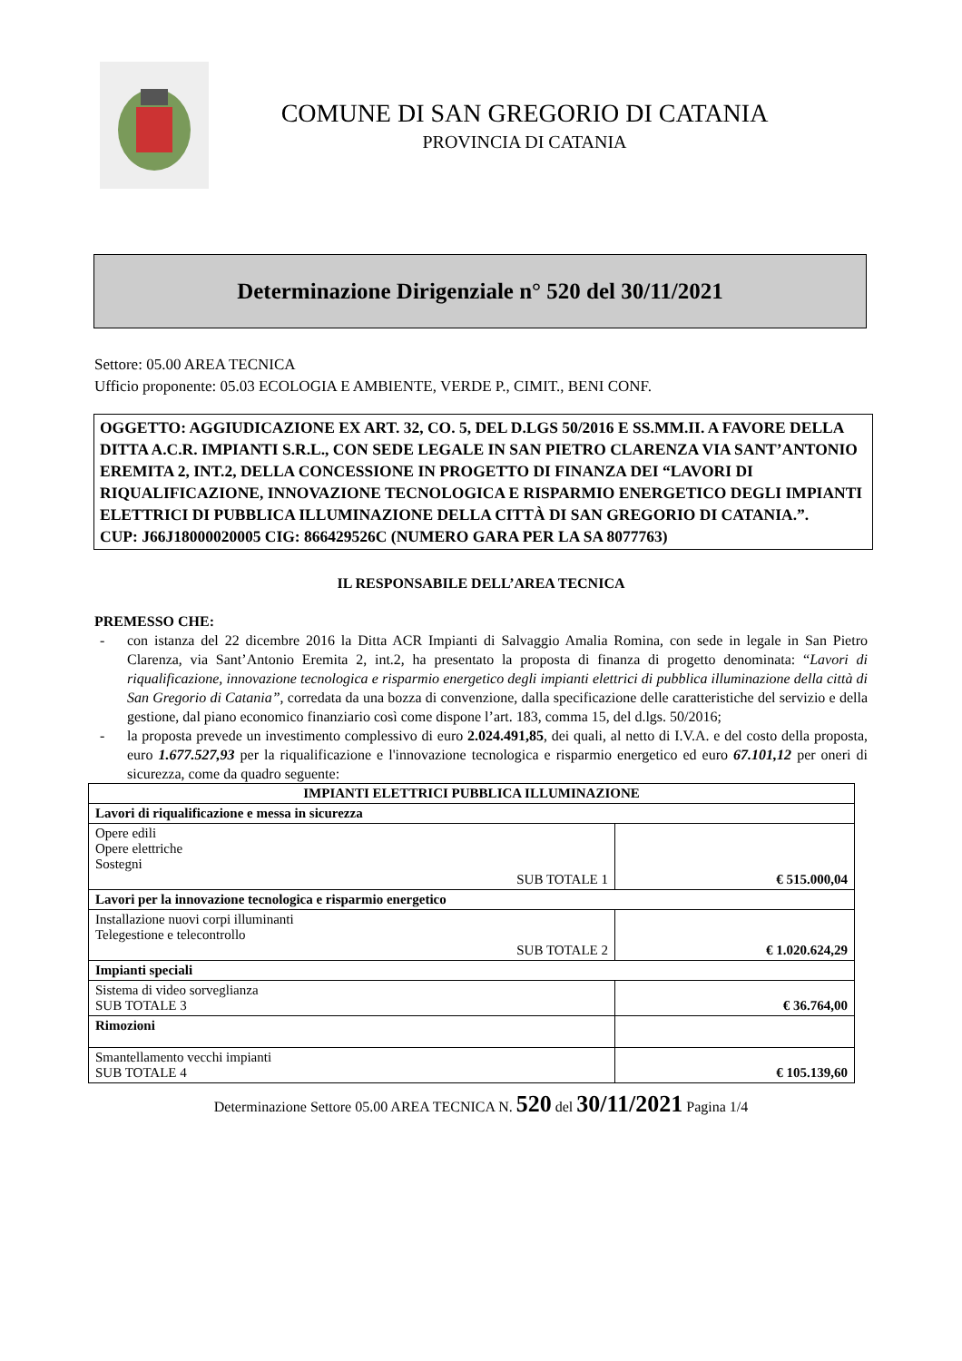COMUNE DI SAN GREGORIO DI CATANIA
PROVINCIA DI CATANIA
Determinazione Dirigenziale n° 520 del 30/11/2021
Settore: 05.00 AREA TECNICA
Ufficio proponente: 05.03 ECOLOGIA E AMBIENTE, VERDE P., CIMIT., BENI CONF.
OGGETTO: AGGIUDICAZIONE EX ART. 32, CO. 5, DEL D.LGS 50/2016 E SS.MM.II. A FAVORE DELLA DITTA A.C.R. IMPIANTI S.R.L., CON SEDE LEGALE IN SAN PIETRO CLARENZA VIA SANT’ANTONIO EREMITA 2, INT.2, DELLA CONCESSIONE IN PROGETTO DI FINANZA DEI “LAVORI DI RIQUALIFICAZIONE, INNOVAZIONE TECNOLOGICA E RISPARMIO ENERGETICO DEGLI IMPIANTI ELETTRICI DI PUBBLICA ILLUMINAZIONE DELLA CITTÀ DI SAN GREGORIO DI CATANIA.”.
CUP: J66J18000020005 CIG: 866429526C (NUMERO GARA PER LA SA 8077763)
IL RESPONSABILE DELL’AREA TECNICA
PREMESSO CHE:
- con istanza del 22 dicembre 2016 la Ditta ACR Impianti di Salvaggio Amalia Romina, con sede in legale in San Pietro Clarenza, via Sant’Antonio Eremita 2, int.2, ha presentato la proposta di finanza di progetto denominata: “Lavori di riqualificazione, innovazione tecnologica e risparmio energetico degli impianti elettrici di pubblica illuminazione della città di San Gregorio di Catania”, corredata da una bozza di convenzione, dalla specificazione delle caratteristiche del servizio e della gestione, dal piano economico finanziario così come dispone l’art. 183, comma 15, del d.lgs. 50/2016;
- la proposta prevede un investimento complessivo di euro 2.024.491,85, dei quali, al netto di I.V.A. e del costo della proposta, euro 1.677.527,93 per la riqualificazione e l'innovazione tecnologica e risparmio energetico ed euro 67.101,12 per oneri di sicurezza, come da quadro seguente:
| IMPIANTI ELETTRICI PUBBLICA ILLUMINAZIONE | |
| --- | --- |
| Lavori di riqualificazione e messa in sicurezza | |
| Opere edili Opere elettriche Sostegni SUB TOTALE 1 | € 515.000,04 |
| Lavori per la innovazione tecnologica e risparmio energetico | |
| Installazione nuovi corpi illuminanti Telegestione e telecontrollo SUB TOTALE 2 | € 1.020.624,29 |
| Impianti speciali | |
| Sistema di video sorveglianza SUB TOTALE 3 | € 36.764,00 |
| Rimozioni | |
| Smantellamento vecchi impianti SUB TOTALE 4 | € 105.139,60 |
Determinazione Settore 05.00 AREA TECNICA N. 520 del 30/11/2021 Pagina 1/4